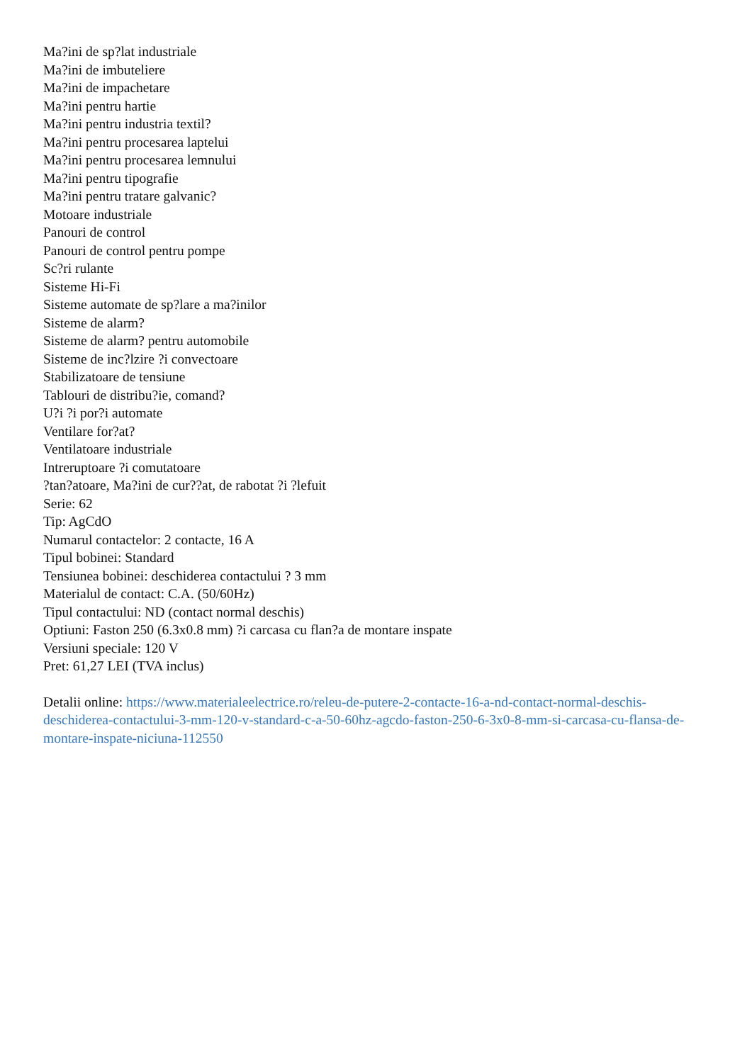Ma?ini de sp?lat industriale
Ma?ini de imbuteliere
Ma?ini de impachetare
Ma?ini pentru hartie
Ma?ini pentru industria textil?
Ma?ini pentru procesarea laptelui
Ma?ini pentru procesarea lemnului
Ma?ini pentru tipografie
Ma?ini pentru tratare galvanic?
Motoare industriale
Panouri de control
Panouri de control pentru pompe
Sc?ri rulante
Sisteme Hi-Fi
Sisteme automate de sp?lare a ma?inilor
Sisteme de alarm?
Sisteme de alarm? pentru automobile
Sisteme de inc?lzire ?i convectoare
Stabilizatoare de tensiune
Tablouri de distribu?ie, comand?
U?i ?i por?i automate
Ventilare for?at?
Ventilatoare industriale
Intreruptoare ?i comutatoare
?tan?atoare, Ma?ini de cur??at, de rabotat ?i ?lefuit
Serie: 62
Tip: AgCdO
Numarul contactelor: 2 contacte, 16 A
Tipul bobinei: Standard
Tensiunea bobinei: deschiderea contactului ? 3 mm
Materialul de contact: C.A. (50/60Hz)
Tipul contactului: ND (contact normal deschis)
Optiuni: Faston 250 (6.3x0.8 mm) ?i carcasa cu flan?a de montare inspate
Versiuni speciale: 120 V
Pret: 61,27 LEI (TVA inclus)
Detalii online: https://www.materialeelectrice.ro/releu-de-putere-2-contacte-16-a-nd-contact-normal-deschis-deschiderea-contactului-3-mm-120-v-standard-c-a-50-60hz-agcdo-faston-250-6-3x0-8-mm-si-carcasa-cu-flansa-de-montare-inspate-niciuna-112550